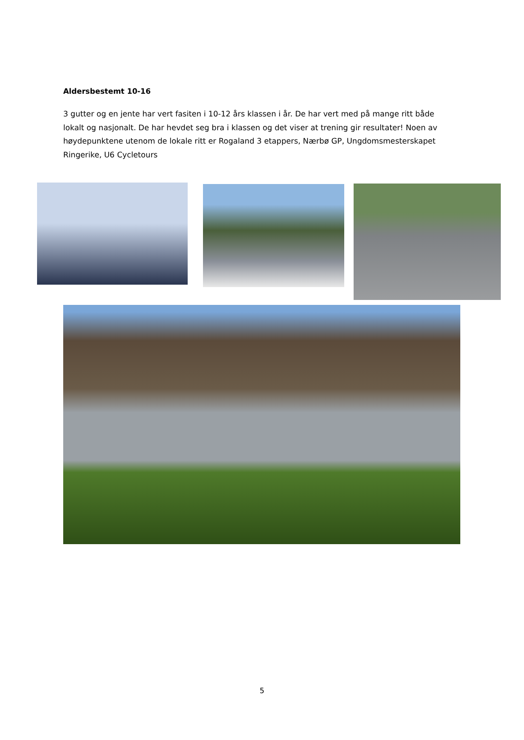Aldersbestemt 10-16
3 gutter og en jente har vert fasiten i 10-12 års klassen i år. De har vert med på mange ritt både lokalt og nasjonalt. De har hevdet seg bra i klassen og det viser at trening gir resultater! Noen av høydepunktene utenom de lokale ritt er Rogaland 3 etappers, Nærbø GP, Ungdomsmesterskapet Ringerike, U6 Cycletours
5